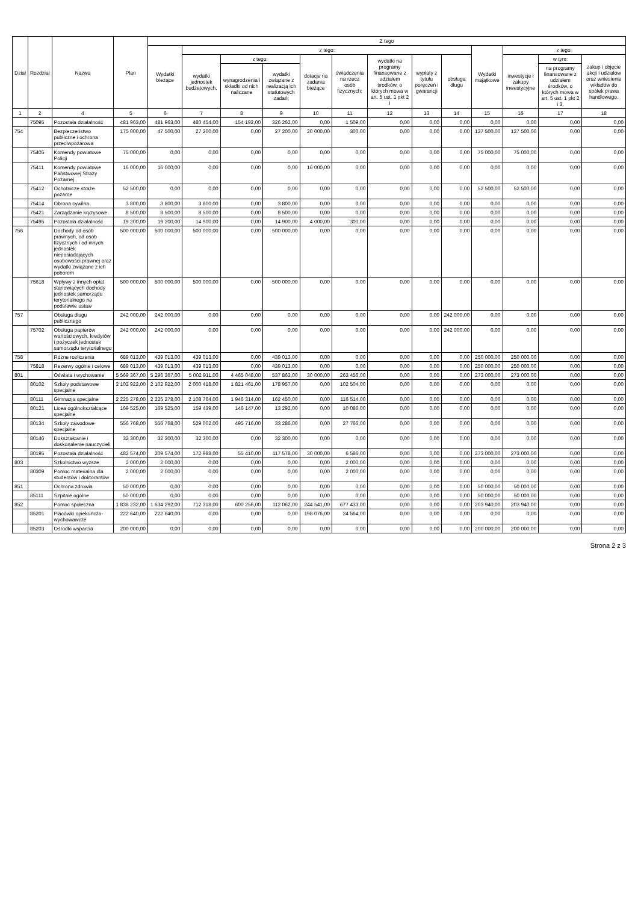| Dział | Rozdział | Nazwa | Plan | Z tego | | | | | | | | | | | | |
| --- | --- | --- | --- | --- | --- | --- | --- | --- | --- | --- | --- | --- | --- | --- | --- | --- |
| | | | | Wydatki bieżące | z tego: | | | | | | | | Wydatki majątkowe | z tego: | | |
| | | | | | wydatki jednostek budżetowych, | z tego: | | dotacje na zadania bieżące | świadczenia na rzecz osób fizycznych; | wydatki na programy finansowane z udziałem środków, o których mowa w art. 5 ust. 1 pkt 2 i | wypłaty z tytułu poręczeń i gwarancji | obsługa długu | | inwestycje i zakupy inwestycyjne | w tym: | zakup i objęcie akcji i udziałów oraz wniesienie wkładów do spółek prawa handlowego. |
| | | | | | | wynagrodzenia i składki od nich naliczane | wydatki związane z realizacją ich statutowych zadań; | | | | | | | | na programy finansowane z udziałem środków, o których mowa w art. 5 ust. 1 pkt 2 i 3, | |
| 1 | 2 | 4 | 5 | 6 | 7 | 8 | 9 | 10 | 11 | 12 | 13 | 14 | 15 | 16 | 17 | 18 |
| | 75095 | Pozostała działalność | 481 963,00 | 481 963,00 | 480 454,00 | 154 192,00 | 326 262,00 | 0,00 | 1 509,00 | 0,00 | 0,00 | 0,00 | 0,00 | 0,00 | 0,00 | 0,00 |
| 754 | | Bezpieczeństwo publiczne i ochrona przeciwpożarowa | 175 000,00 | 47 500,00 | 27 200,00 | 0,00 | 27 200,00 | 20 000,00 | 300,00 | 0,00 | 0,00 | 0,00 | 127 500,00 | 127 500,00 | 0,00 | 0,00 |
| | 75405 | Komendy powiatowe Policji | 75 000,00 | 0,00 | 0,00 | 0,00 | 0,00 | 0,00 | 0,00 | 0,00 | 0,00 | 0,00 | 75 000,00 | 75 000,00 | 0,00 | 0,00 |
| | 75411 | Komendy powiatowe Państwowej Straży Pożarnej | 16 000,00 | 16 000,00 | 0,00 | 0,00 | 0,00 | 16 000,00 | 0,00 | 0,00 | 0,00 | 0,00 | 0,00 | 0,00 | 0,00 | 0,00 |
| | 75412 | Ochotnicze straże pożarne | 52 500,00 | 0,00 | 0,00 | 0,00 | 0,00 | 0,00 | 0,00 | 0,00 | 0,00 | 0,00 | 52 500,00 | 52 500,00 | 0,00 | 0,00 |
| | 75414 | Obrona cywilna | 3 800,00 | 3 800,00 | 3 800,00 | 0,00 | 3 800,00 | 0,00 | 0,00 | 0,00 | 0,00 | 0,00 | 0,00 | 0,00 | 0,00 | 0,00 |
| | 75421 | Zarządzanie kryzysowe | 8 500,00 | 8 500,00 | 8 500,00 | 0,00 | 8 500,00 | 0,00 | 0,00 | 0,00 | 0,00 | 0,00 | 0,00 | 0,00 | 0,00 | 0,00 |
| | 75495 | Pozostała działalność | 19 200,00 | 19 200,00 | 14 900,00 | 0,00 | 14 900,00 | 4 000,00 | 300,00 | 0,00 | 0,00 | 0,00 | 0,00 | 0,00 | 0,00 | 0,00 |
| 756 | | Dochody od osób prawnych, od osób fizycznych i od innych jednostek nieposiadających osobowości prawnej oraz wydatki związane z ich poborem | 500 000,00 | 500 000,00 | 500 000,00 | 0,00 | 500 000,00 | 0,00 | 0,00 | 0,00 | 0,00 | 0,00 | 0,00 | 0,00 | 0,00 | 0,00 |
| | 75618 | Wpływy z innych opłat stanowiących dochody jednostek samorządu terytorialnego na podstawie ustaw | 500 000,00 | 500 000,00 | 500 000,00 | 0,00 | 500 000,00 | 0,00 | 0,00 | 0,00 | 0,00 | 0,00 | 0,00 | 0,00 | 0,00 | 0,00 |
| 757 | | Obsługa długu publicznego | 242 000,00 | 242 000,00 | 0,00 | 0,00 | 0,00 | 0,00 | 0,00 | 0,00 | 0,00 | 242 000,00 | 0,00 | 0,00 | 0,00 | 0,00 |
| | 75702 | Obsługa papierów wartościowych, kredytów i pożyczek jednostek samorządu terytorialnego | 242 000,00 | 242 000,00 | 0,00 | 0,00 | 0,00 | 0,00 | 0,00 | 0,00 | 0,00 | 242 000,00 | 0,00 | 0,00 | 0,00 | 0,00 |
| 758 | | Różne rozliczenia | 689 013,00 | 439 013,00 | 439 013,00 | 0,00 | 439 013,00 | 0,00 | 0,00 | 0,00 | 0,00 | 0,00 | 250 000,00 | 250 000,00 | 0,00 | 0,00 |
| | 75818 | Rezerwy ogólne i celowe | 689 013,00 | 439 013,00 | 439 013,00 | 0,00 | 439 013,00 | 0,00 | 0,00 | 0,00 | 0,00 | 0,00 | 250 000,00 | 250 000,00 | 0,00 | 0,00 |
| 801 | | Oświata i wychowanie | 5 569 367,00 | 5 296 367,00 | 5 002 911,00 | 4 465 048,00 | 537 863,00 | 30 000,00 | 263 456,00 | 0,00 | 0,00 | 0,00 | 273 000,00 | 273 000,00 | 0,00 | 0,00 |
| | 80102 | Szkoły podstawowe specjalne | 2 102 922,00 | 2 102 922,00 | 2 000 418,00 | 1 821 461,00 | 178 957,00 | 0,00 | 102 504,00 | 0,00 | 0,00 | 0,00 | 0,00 | 0,00 | 0,00 | 0,00 |
| | 80111 | Gimnazja specjalne | 2 225 278,00 | 2 225 278,00 | 2 108 764,00 | 1 946 314,00 | 162 450,00 | 0,00 | 116 514,00 | 0,00 | 0,00 | 0,00 | 0,00 | 0,00 | 0,00 | 0,00 |
| | 80121 | Licea ogólnokształcące specjalne | 169 525,00 | 169 525,00 | 159 439,00 | 146 147,00 | 13 292,00 | 0,00 | 10 086,00 | 0,00 | 0,00 | 0,00 | 0,00 | 0,00 | 0,00 | 0,00 |
| | 80134 | Szkoły zawodowe specjalne | 556 768,00 | 556 768,00 | 529 002,00 | 495 716,00 | 33 286,00 | 0,00 | 27 766,00 | 0,00 | 0,00 | 0,00 | 0,00 | 0,00 | 0,00 | 0,00 |
| | 80146 | Dokształcanie i doskonalenie nauczycieli | 32 300,00 | 32 300,00 | 32 300,00 | 0,00 | 32 300,00 | 0,00 | 0,00 | 0,00 | 0,00 | 0,00 | 0,00 | 0,00 | 0,00 | 0,00 |
| | 80195 | Pozostała działalność | 482 574,00 | 209 574,00 | 172 988,00 | 55 410,00 | 117 578,00 | 30 000,00 | 6 586,00 | 0,00 | 0,00 | 0,00 | 273 000,00 | 273 000,00 | 0,00 | 0,00 |
| 803 | | Szkolnictwo wyższe | 2 000,00 | 2 000,00 | 0,00 | 0,00 | 0,00 | 0,00 | 2 000,00 | 0,00 | 0,00 | 0,00 | 0,00 | 0,00 | 0,00 | 0,00 |
| | 80309 | Pomoc materialna dla studentów i doktorantów | 2 000,00 | 2 000,00 | 0,00 | 0,00 | 0,00 | 0,00 | 2 000,00 | 0,00 | 0,00 | 0,00 | 0,00 | 0,00 | 0,00 | 0,00 |
| 851 | | Ochrona zdrowia | 50 000,00 | 0,00 | 0,00 | 0,00 | 0,00 | 0,00 | 0,00 | 0,00 | 0,00 | 0,00 | 50 000,00 | 50 000,00 | 0,00 | 0,00 |
| | 85111 | Szpitale ogólne | 50 000,00 | 0,00 | 0,00 | 0,00 | 0,00 | 0,00 | 0,00 | 0,00 | 0,00 | 0,00 | 50 000,00 | 50 000,00 | 0,00 | 0,00 |
| 852 | | Pomoc społeczna | 1 838 232,00 | 1 634 292,00 | 712 318,00 | 600 256,00 | 112 062,00 | 244 541,00 | 677 433,00 | 0,00 | 0,00 | 0,00 | 203 940,00 | 203 940,00 | 0,00 | 0,00 |
| | 85201 | Placówki opiekuńczo-wychowawcze | 222 640,00 | 222 640,00 | 0,00 | 0,00 | 0,00 | 198 076,00 | 24 564,00 | 0,00 | 0,00 | 0,00 | 0,00 | 0,00 | 0,00 | 0,00 |
| | 85203 | Ośrodki wsparcia | 200 000,00 | 0,00 | 0,00 | 0,00 | 0,00 | 0,00 | 0,00 | 0,00 | 0,00 | 0,00 | 200 000,00 | 200 000,00 | 0,00 | 0,00 |
Strona 2 z 3